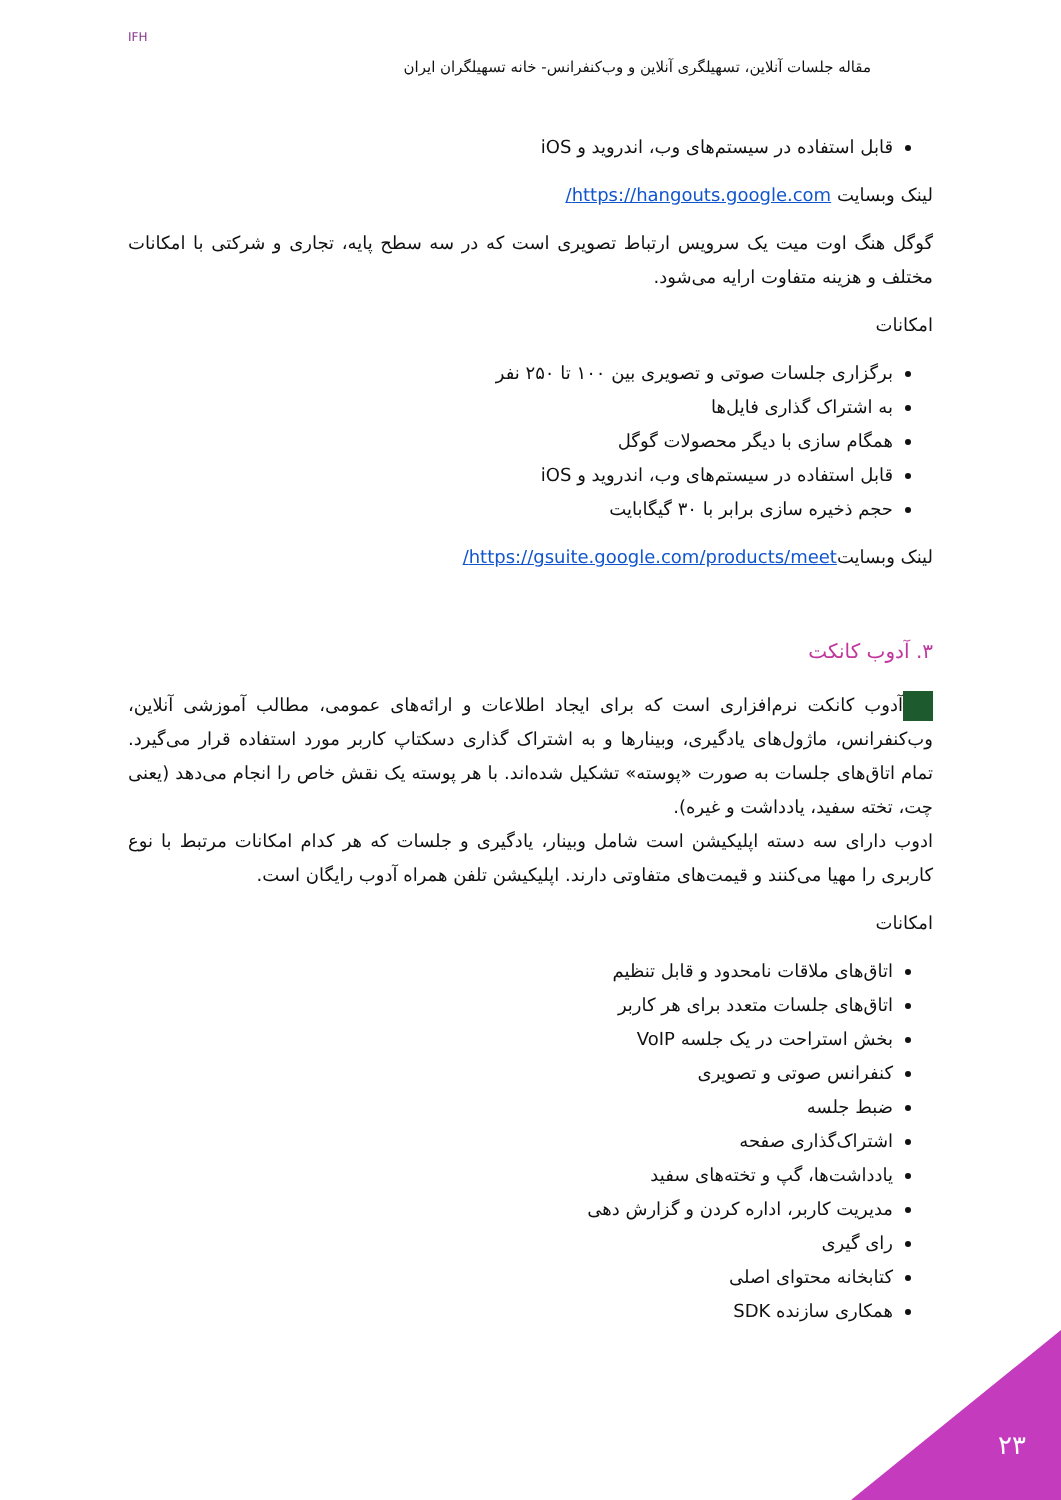IFH
مقاله جلسات آنلاین، تسهیلگری آنلاین و وب‌کنفرانس- خانه تسهیلگران ایران
قابل استفاده در سیستم‌های وب، اندروید و iOS
لینک وبسایت https://hangouts.google.com/
گوگل هنگ اوت میت یک سرویس ارتباط تصویری است که در سه سطح پایه، تجاری و شرکتی با امکانات مختلف و هزینه متفاوت ارایه می‌شود.
امکانات
برگزاری جلسات صوتی و تصویری بین ۱۰۰ تا ۲۵۰ نفر
به اشتراک گذاری فایل‌ها
همگام سازی با دیگر محصولات گوگل
قابل استفاده در سیستم‌های وب، اندروید و iOS
حجم ذخیره سازی برابر با ۳۰ گیگابایت
لینک وبسایتhttps://gsuite.google.com/products/meet/
۳. آدوب کانکت
آدوب کانکت نرم‌افزاری است که برای ایجاد اطلاعات و ارائه‌های عمومی، مطالب آموزشی آنلاین، وب‌کنفرانس، ماژول‌های یادگیری، وبینارها و به اشتراک گذاری دسکتاپ کاربر مورد استفاده قرار می‌گیرد. تمام اتاق‌های جلسات به صورت «پوسته» تشکیل شده‌اند. با هر پوسته یک نقش خاص را انجام می‌دهد (یعنی چت، تخته سفید، یادداشت و غیره).
ادوب دارای سه دسته اپلیکیشن است شامل وبینار، یادگیری و جلسات که هر کدام امکانات مرتبط با نوع کاربری را مهیا می‌کنند و قیمت‌های متفاوتی دارند. اپلیکیشن تلفن همراه آدوب رایگان است.
امکانات
اتاق‌های ملاقات نامحدود و قابل تنظیم
اتاق‌های جلسات متعدد برای هر کاربر
بخش استراحت در یک جلسه VoIP
کنفرانس صوتی و تصویری
ضبط جلسه
اشتراک‌گذاری صفحه
یادداشت‌ها، گپ و تخته‌های سفید
مدیریت کاربر، اداره کردن و گزارش دهی
رای گیری
کتابخانه محتوای اصلی
همکاری سازنده SDK
۲۳